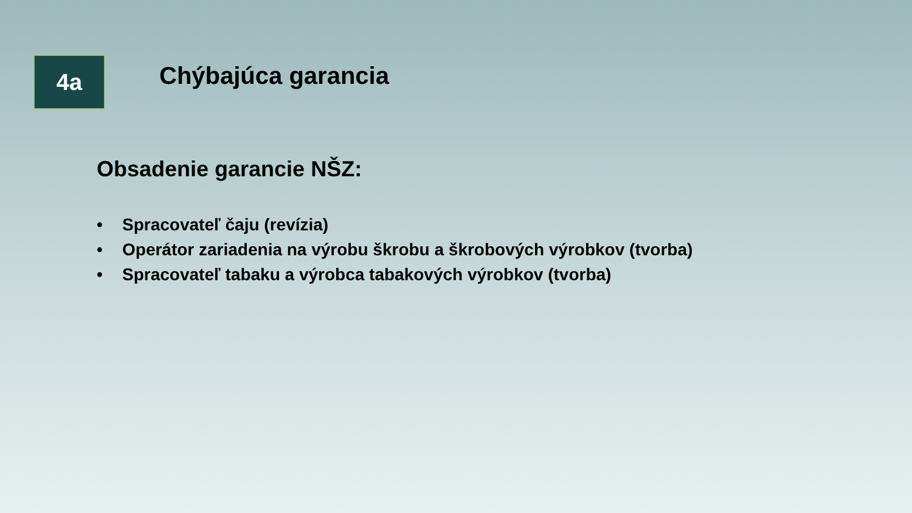4a
Chýbajúca garancia
Obsadenie garancie NŠZ:
• Spracovateľ čaju (revízia)
• Operátor zariadenia na výrobu škrobu a škrobových výrobkov (tvorba)
• Spracovateľ tabaku a výrobca tabakových výrobkov (tvorba)